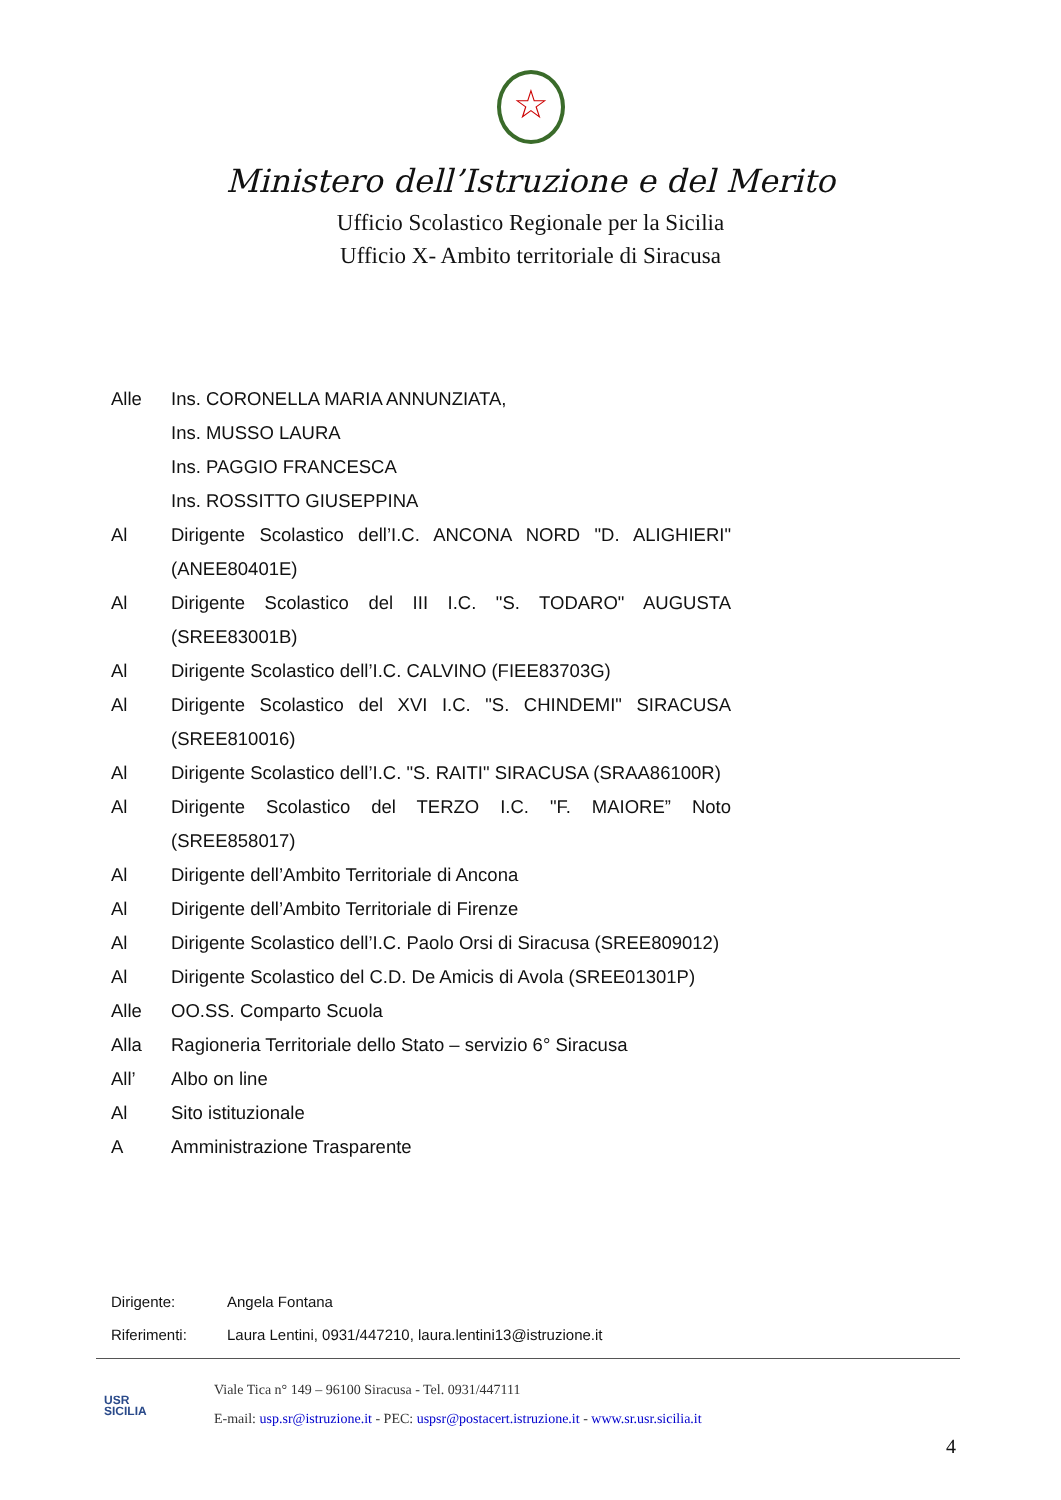☆
Ministero dell’Istruzione e del Merito
Ufficio Scolastico Regionale per la Sicilia
Ufficio X- Ambito territoriale di Siracusa
Alle Ins. CORONELLA MARIA ANNUNZIATA,
Ins. MUSSO LAURA
Ins. PAGGIO FRANCESCA
Ins. ROSSITTO GIUSEPPINA
Al Dirigente Scolastico dell’I.C. ANCONA NORD "D. ALIGHIERI" (ANEE80401E)
Al Dirigente Scolastico del III I.C. "S. TODARO" AUGUSTA (SREE83001B)
Al Dirigente Scolastico dell’I.C. CALVINO (FIEE83703G)
Al Dirigente Scolastico del XVI I.C. "S. CHINDEMI" SIRACUSA (SREE810016)
Al Dirigente Scolastico dell’I.C. "S. RAITI" SIRACUSA (SRAA86100R)
Al Dirigente Scolastico del TERZO I.C. "F. MAIORE” Noto (SREE858017)
Al Dirigente dell’Ambito Territoriale di Ancona
Al Dirigente dell’Ambito Territoriale di Firenze
Al Dirigente Scolastico dell’I.C. Paolo Orsi di Siracusa (SREE809012)
Al Dirigente Scolastico del C.D. De Amicis di Avola (SREE01301P)
Alle OO.SS. Comparto Scuola
Alla Ragioneria Territoriale dello Stato – servizio 6° Siracusa
All’ Albo on line
Al Sito istituzionale
A Amministrazione Trasparente
Dirigente: Angela Fontana
Riferimenti: Laura Lentini, 0931/447210, laura.lentini13@istruzione.it
USR
SICILIA
Viale Tica n° 149 – 96100 Siracusa - Tel. 0931/447111
E-mail: usp.sr@istruzione.it - PEC: uspsr@postacert.istruzione.it - www.sr.usr.sicilia.it
4